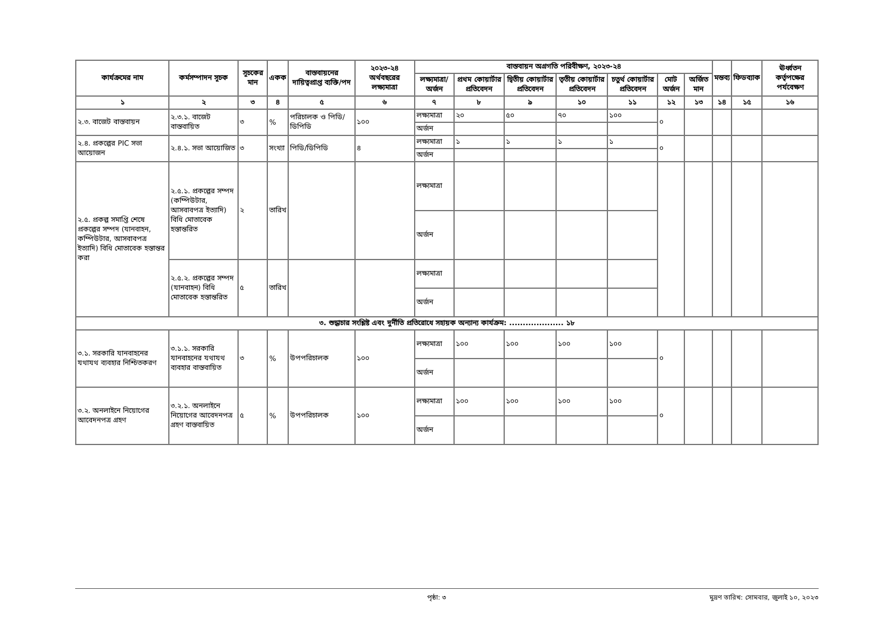| কার্যক্রমের নাম | কর্মসম্পাদন সূচক | সূচকের মান | একক | বাস্তবায়নের দায়িত্বপ্রাপ্ত ব্যক্তি/পদ | ২০২৩-২৪ অর্থবছরের লক্ষ্যমাত্রা | বাস্তবায়ন অগ্রগতি পরিবীক্ষণ, ২০২৩-২৪ | | | | | | | মন্তব্য | ফিডব্যাক | ঊর্ধ্বতন কর্তৃপক্ষের পর্যবেক্ষণ |
| --- | --- | --- | --- | --- | --- | --- | --- | --- | --- | --- | --- | --- | --- | --- | --- |
| | | | | | | লক্ষ্যমাত্রা/অর্জন | প্রথম কোয়ার্টার প্রতিবেদন | দ্বিতীয় কোয়ার্টার প্রতিবেদন | তৃতীয় কোয়ার্টার প্রতিবেদন | চতুর্থ কোয়ার্টার প্রতিবেদন | মোট অর্জন | অর্জিত মান | | | |
| ১ | ২ | ৩ | ৪ | ৫ | ৬ | ৭ | ৮ | ৯ | ১০ | ১১ | ১২ | ১৩ | ১৪ | ১৫ | ১৬ |
| ২.৩. বাজেট বাস্তবায়ন | ২.৩.১. বাজেট বাস্তবায়িত | ৩ | % | পরিচালক ও পিডি/ডিপিডি | ১০০ | লক্ষ্যমাত্রা | ২০ | ৫০ | ৭০ | ১০০ | ০ | | | | |
| | | | | | | অর্জন | | | | | | | | | |
| ২.৪. প্রকল্পের PIC সভা আয়োজন | ২.৪.১. সভা আয়োজিত | ৩ | সংখ্যা | পিডি/ডিপিডি | ৪ | লক্ষ্যমাত্রা | ১ | ১ | ১ | ১ | ০ | | | | |
| | | | | | | অর্জন | | | | | | | | | |
| ২.৫. প্রকল্প সমাপ্তি শেষে প্রকল্পের সম্পদ (যানবাহন, কম্পিউটার, আসবাবপত্র ইত্যাদি) বিধি মোতাবেক হস্তান্তর করা | ২.৫.১. প্রকল্পের সম্পদ (কম্পিউটার, আসবাবপত্র ইত্যাদি) বিধি মোতাবেক হস্তান্তরিত | ২ | তারিখ | | | লক্ষ্যমাত্রা | | | | | | | | | |
| | | | | | | অর্জন | | | | | | | | | |
| | ২.৫.২. প্রকল্পের সম্পদ (যানবাহন) বিধি মোতাবেক হস্তান্তরিত | ৫ | তারিখ | | | লক্ষ্যমাত্রা | | | | | | | | | |
| | | | | | | অর্জন | | | | | | | | | |
| ৩. শুদ্ধাচার সংশ্লিষ্ট এবং দুর্নীতি প্রতিরোধে সহায়ক অন্যান্য কার্যক্রম: .................... ১৮ | | | | | | | | | | | | | | | |
| ৩.১. সরকারি যানবাহনের যথাযথ ব্যবহার নিশ্চিতকরণ | ৩.১.১. সরকারি যানবাহনের যথাযথ ব্যবহার বাস্তবায়িত | ৩ | % | উপপরিচালক | ১০০ | লক্ষ্যমাত্রা | ১০০ | ১০০ | ১০০ | ১০০ | ০ | | | | |
| | | | | | | অর্জন | | | | | | | | | |
| ৩.২. অনলাইনে নিয়োগের আবেদনপত্র গ্রহণ | ৩.২.১. অনলাইনে নিয়োগের আবেদনপত্র গ্রহণ বাস্তবায়িত | ৫ | % | উপপরিচালক | ১০০ | লক্ষ্যমাত্রা | ১০০ | ১০০ | ১০০ | ১০০ | ০ | | | | |
| | | | | | | অর্জন | | | | | | | | | |
পৃষ্ঠা: ৩ মুদ্রণ তারিখ: সোমবার, জুলাই ১০, ২০২৩